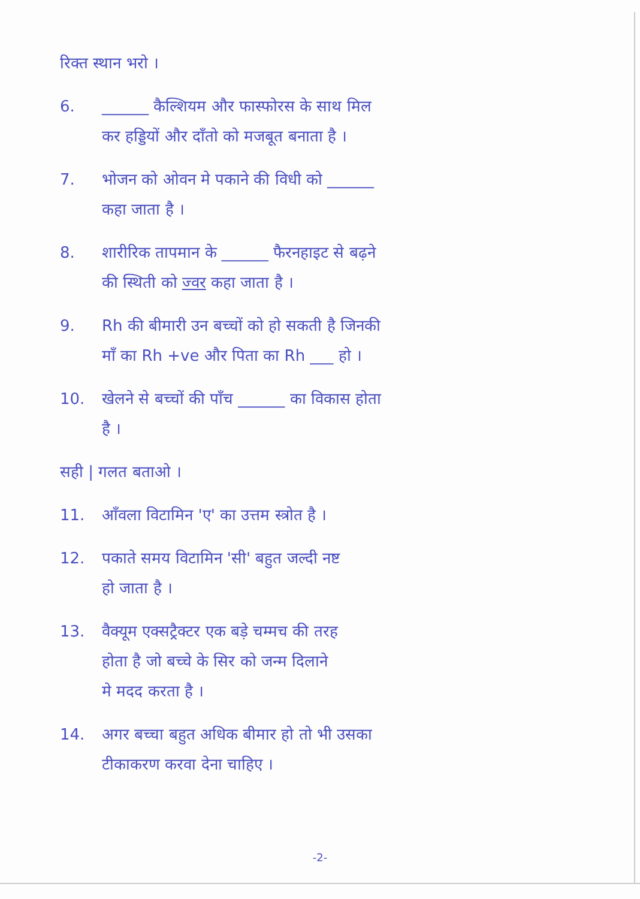रिक्त स्थान भरो ।
6. ______ कैल्शियम और फास्फोरस के साथ मिल
कर हड्डियों और दाँतो को मजबूत बनाता है ।
7. भोजन को ओवन मे पकाने की विधी को ______
कहा जाता है ।
8. शारीरिक तापमान के ______ फैरनहाइट से बढ़ने
की स्थिती को ज्वर कहा जाता है ।
9. Rh की बीमारी उन बच्चों को हो सकती है जिनकी
माँ का Rh +ve और पिता का Rh ___ हो ।
10. खेलने से बच्चों की पाँच ______ का विकास होता
है ।
सही | गलत बताओ ।
11. आँवला विटामिन 'ए' का उत्तम स्त्रोत है ।
12. पकाते समय विटामिन 'सी' बहुत जल्दी नष्ट
हो जाता है ।
13. वैक्यूम एक्सट्रैक्टर एक बड़े चम्मच की तरह
होता है जो बच्चे के सिर को जन्म दिलाने
मे मदद करता है ।
14. अगर बच्चा बहुत अधिक बीमार हो तो भी उसका
टीकाकरण करवा देना चाहिए ।
-2-